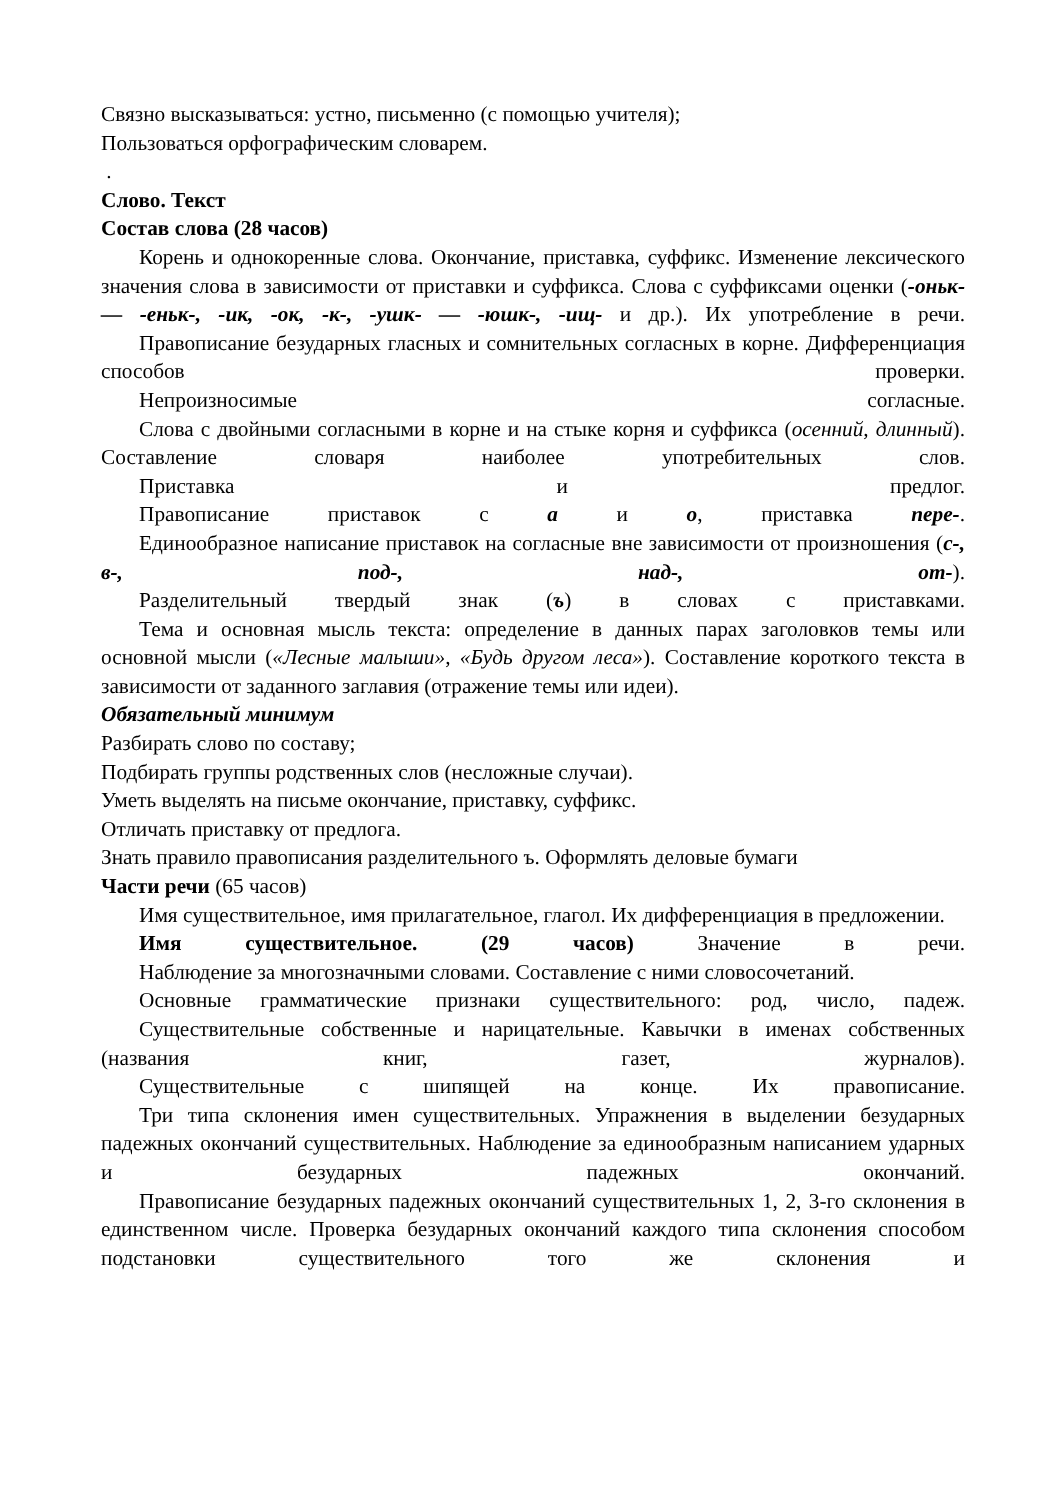Связно высказываться: устно, письменно (с помощью учителя);
Пользоваться орфографическим словарем.
.
Слово. Текст
Состав слова (28 часов)
Корень и однокоренные слова. Окончание, приставка, суффикс. Изменение лексического значения слова в зависимости от приставки и суффикса. Слова с суффиксами оценки (-оньк- — -еньк-, -ик, -ок, -к-, -ушк- — -юшк-, -ищ- и др.). Их употребление в речи.
Правописание безударных гласных и сомнительных согласных в корне. Дифференциация способов проверки.
Непроизносимые согласные.
Слова с двойными согласными в корне и на стыке корня и суффикса (осенний, длинный). Составление словаря наиболее употребительных слов.
Приставка и предлог.
Правописание приставок с а и о, приставка пере-.
Единообразное написание приставок на согласные вне зависимости от произношения (с-, в-, под-, над-, от-).
Разделительный твердый знак (ъ) в словах с приставками.
Тема и основная мысль текста: определение в данных парах заголовков темы или основной мысли («Лесные малыши», «Будь другом леса»). Составление короткого текста в зависимости от заданного заглавия (отражение темы или идеи).
Обязательный минимум
Разбирать слово по составу;
Подбирать группы родственных слов (несложные случаи).
Уметь выделять на письме окончание, приставку, суффикс.
Отличать приставку от предлога.
Знать правило правописания разделительного ъ. Оформлять деловые бумаги
Части речи (65 часов)
Имя существительное, имя прилагательное, глагол. Их дифференциация в предложении.
Имя существительное. (29 часов) Значение в речи.
Наблюдение за многозначными словами. Составление с ними словосочетаний.
Основные грамматические признаки существительного: род, число, падеж.
Существительные собственные и нарицательные. Кавычки в именах собственных (названия книг, газет, журналов).
Существительные с шипящей на конце. Их правописание.
Три типа склонения имен существительных. Упражнения в выделении безударных падежных окончаний существительных. Наблюдение за единообразным написанием ударных и безударных падежных окончаний.
Правописание безударных падежных окончаний существительных 1, 2, 3-го склонения в единственном числе. Проверка безударных окончаний каждого типа склонения способом подстановки существительного того же склонения и